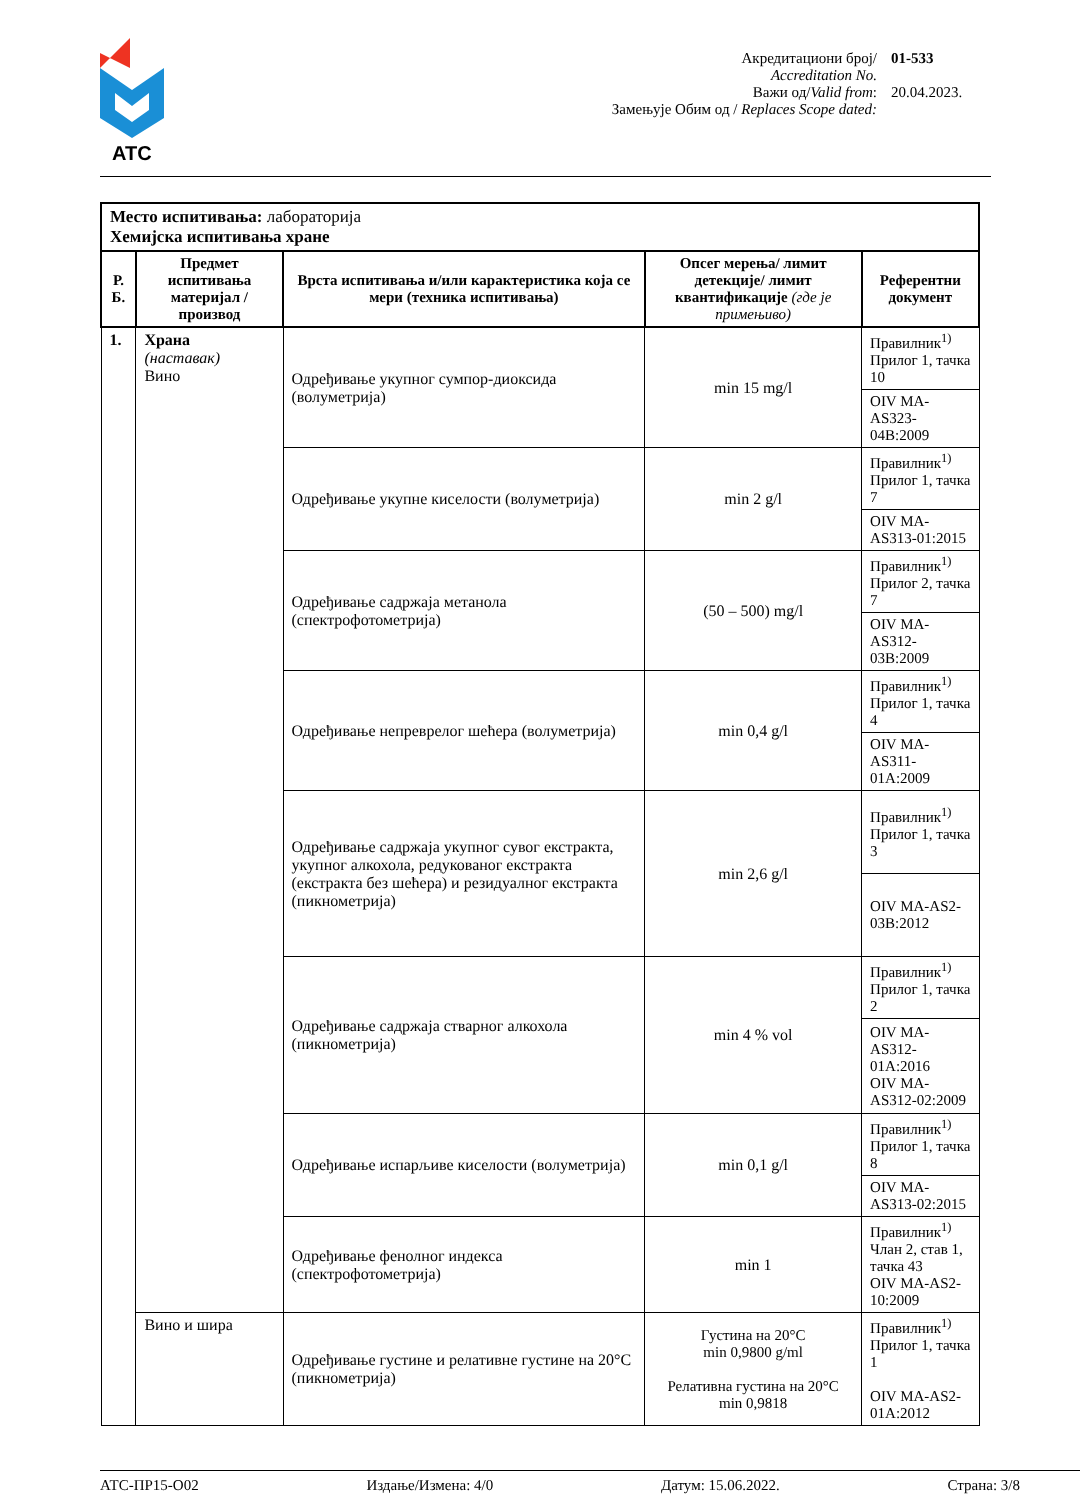ATC
Акредитациони број/
Accreditation No.
01-533
Важи од/Valid from:
20.04.2023.
Замењује Обим од / Replaces Scope dated:
| Место испитивања: лабораторија Хемијска испитивања хране | | | | |
| Р. Б. | Предмет испитивања материјал / производ | Врста испитивања и/или карактеристика која се мери (техника испитивања) | Опсег мерења/ лимит детекције/ лимит квантификације (где је примењиво) | Референтни документ |
| 1. | Храна (наставак) Вино | Одређивање укупног сумпор-диоксида (волуметрија) | min 15 mg/l | Правилник<sup>1)</sup> Прилог 1, тачка 10 |
| | | | | OIV MA-AS323-04B:2009 |
| | | Одређивање укупне киселости (волуметрија) | min 2 g/l | Правилник<sup>1)</sup> Прилог 1, тачка 7 |
| | | | | OIV MA-AS313-01:2015 |
| | | Одређивање садржаја метанола (спектрофотометрија) | (50 – 500) mg/l | Правилник<sup>1)</sup> Прилог 2, тачка 7 |
| | | | | OIV MA-AS312-03B:2009 |
| | | Одређивање непреврелог шећера (волуметрија) | min 0,4 g/l | Правилник<sup>1)</sup> Прилог 1, тачка 4 |
| | | | | OIV MA-AS311-01A:2009 |
| | | Одређивање садржаја укупног сувог екстракта, укупног алкохола, редукованог екстракта (екстракта без шећера) и резидуалног екстракта (пикнометрија) | min 2,6 g/l | Правилник<sup>1)</sup> Прилог 1, тачка 3 |
| | | | | OIV MA-AS2-03B:2012 |
| | | Одређивање садржаја стварног алкохола (пикнометрија) | min 4 % vol | Правилник<sup>1)</sup> Прилог 1, тачка 2 |
| | | | | OIV MA-AS312-01A:2016 OIV MA-AS312-02:2009 |
| | | Одређивање испарљиве киселости (волуметрија) | min 0,1 g/l | Правилник<sup>1)</sup> Прилог 1, тачка 8 |
| | | | | OIV MA-AS313-02:2015 |
| | | Одређивање фенолног индекса (спектрофотометрија) | min 1 | Правилник<sup>1)</sup> Члан 2, став 1, тачка 43 OIV MA-AS2-10:2009 |
| | Вино и шира | Одређивање густине и релативне густине на 20°C (пикнометрија) | Густина на 20°C min 0,9800 g/ml Релативна густина на 20°C min 0,9818 | Правилник<sup>1)</sup> Прилог 1, тачка 1 OIV MA-AS2-01A:2012 |
АТС-ПР15-О02 Издање/Измена: 4/0 Датум: 15.06.2022. Страна: 3/8